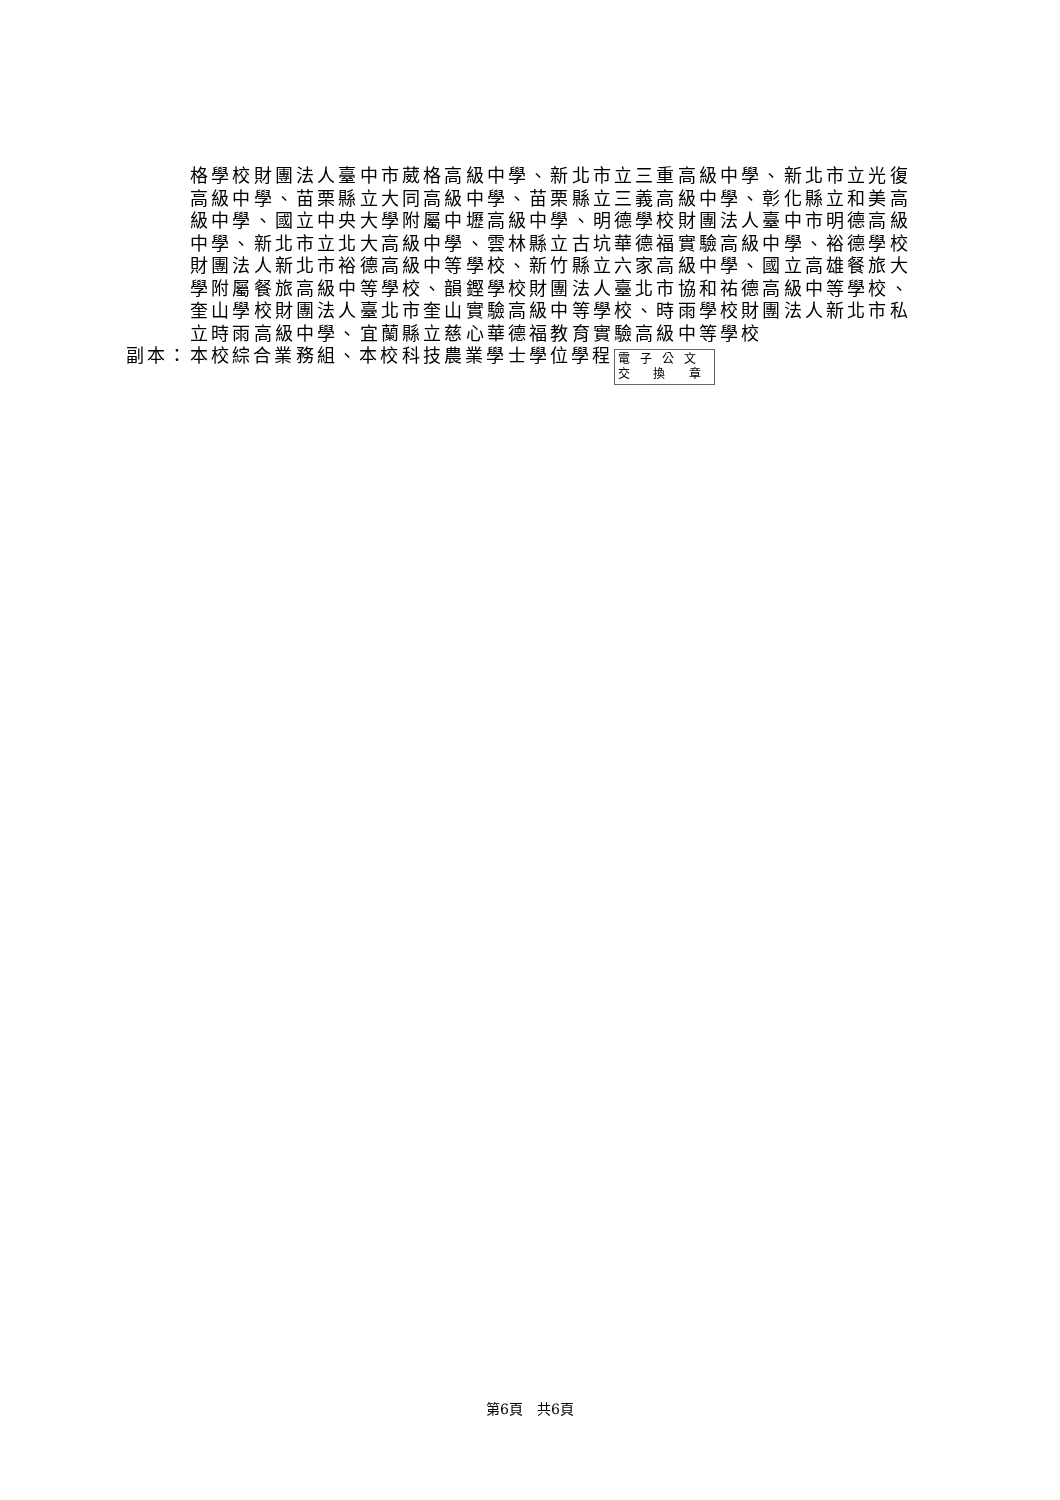格學校財團法人臺中市葳格高級中學、新北市立三重高級中學、新北市立光復高級中學、苗栗縣立大同高級中學、苗栗縣立三義高級中學、彰化縣立和美高級中學、國立中央大學附屬中壢高級中學、明德學校財團法人臺中市明德高級中學、新北市立北大高級中學、雲林縣立古坑華德福實驗高級中學、裕德學校財團法人新北市裕德高級中等學校、新竹縣立六家高級中學、國立高雄餐旅大學附屬餐旅高級中等學校、韻鏗學校財團法人臺北市協和祐德高級中等學校、奎山學校財團法人臺北市奎山實驗高級中等學校、時雨學校財團法人新北市私立時雨高級中學、宜蘭縣立慈心華德福教育實驗高級中等學校
副本：本校綜合業務組、本校科技農業學士學位學程 電子公文
交 換 章
第6頁　共6頁